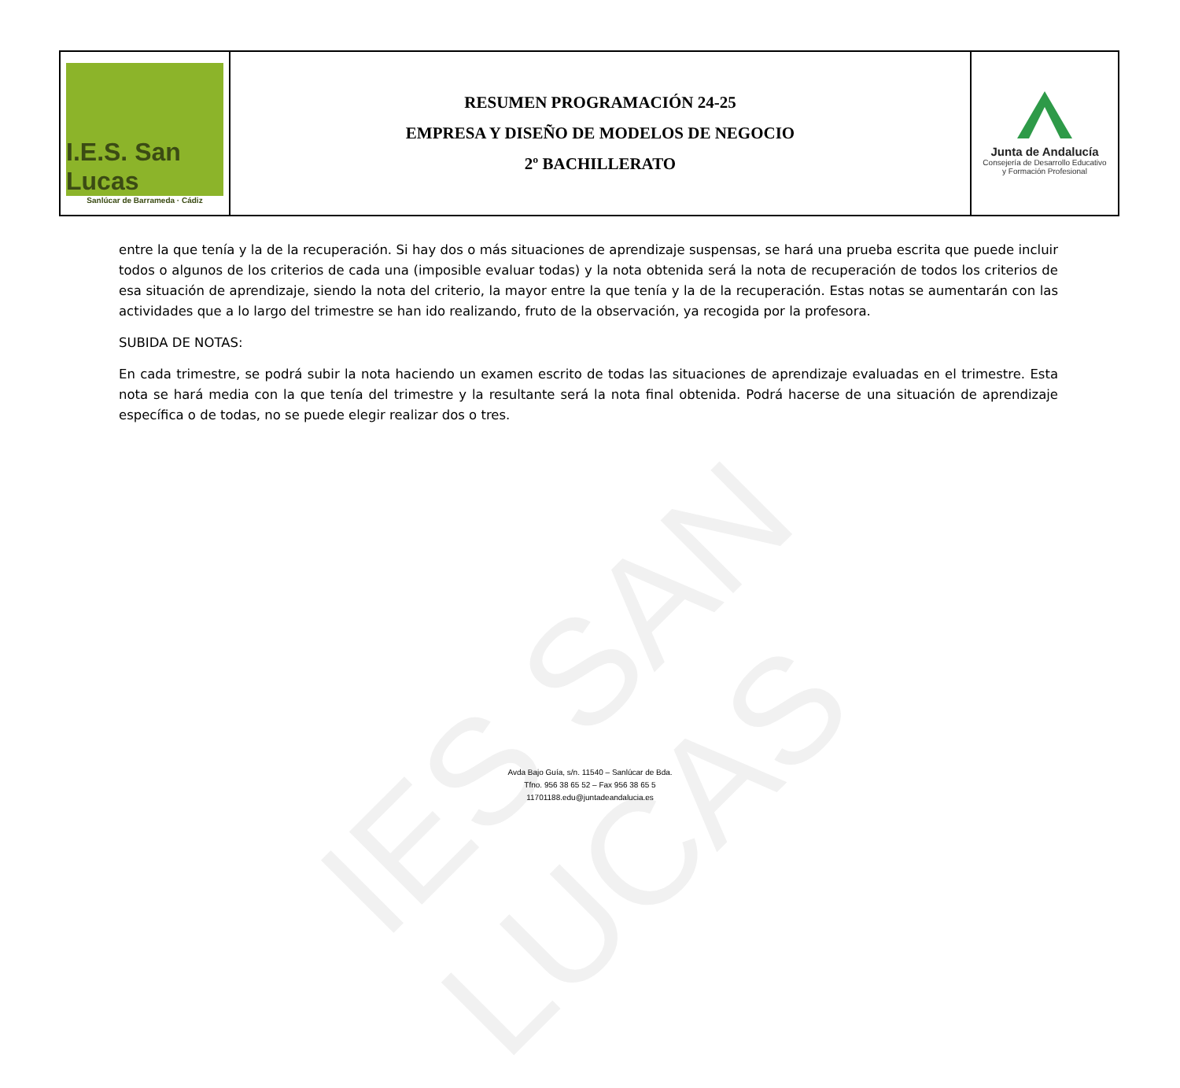IES SAN LUCAS
| I.E.S. San Lucas Sanlúcar de Barrameda · Cádiz | RESUMEN PROGRAMACIÓN 24-25 EMPRESA Y DISEÑO DE MODELOS DE NEGOCIO 2º BACHILLERATO | Junta de Andalucía Consejería de Desarrollo Educativo y Formación Profesional |
entre la que tenía y la de la recuperación. Si hay dos o más situaciones de aprendizaje suspensas, se hará una prueba escrita que puede incluir todos o algunos de los criterios de cada una (imposible evaluar todas) y la nota obtenida será la nota de recuperación de todos los criterios de esa situación de aprendizaje, siendo la nota del criterio, la mayor entre la que tenía y la de la recuperación. Estas notas se aumentarán con las actividades que a lo largo del trimestre se han ido realizando, fruto de la observación, ya recogida por la profesora.
SUBIDA DE NOTAS:
En cada trimestre, se podrá subir la nota haciendo un examen escrito de todas las situaciones de aprendizaje evaluadas en el trimestre. Esta nota se hará media con la que tenía del trimestre y la resultante será la nota final obtenida. Podrá hacerse de una situación de aprendizaje específica o de todas, no se puede elegir realizar dos o tres.
Avda Bajo Guía, s/n. 11540 – Sanlúcar de Bda.
Tfno. 956 38 65 52 – Fax 956 38 65 5
11701188.edu@juntadeandalucia.es